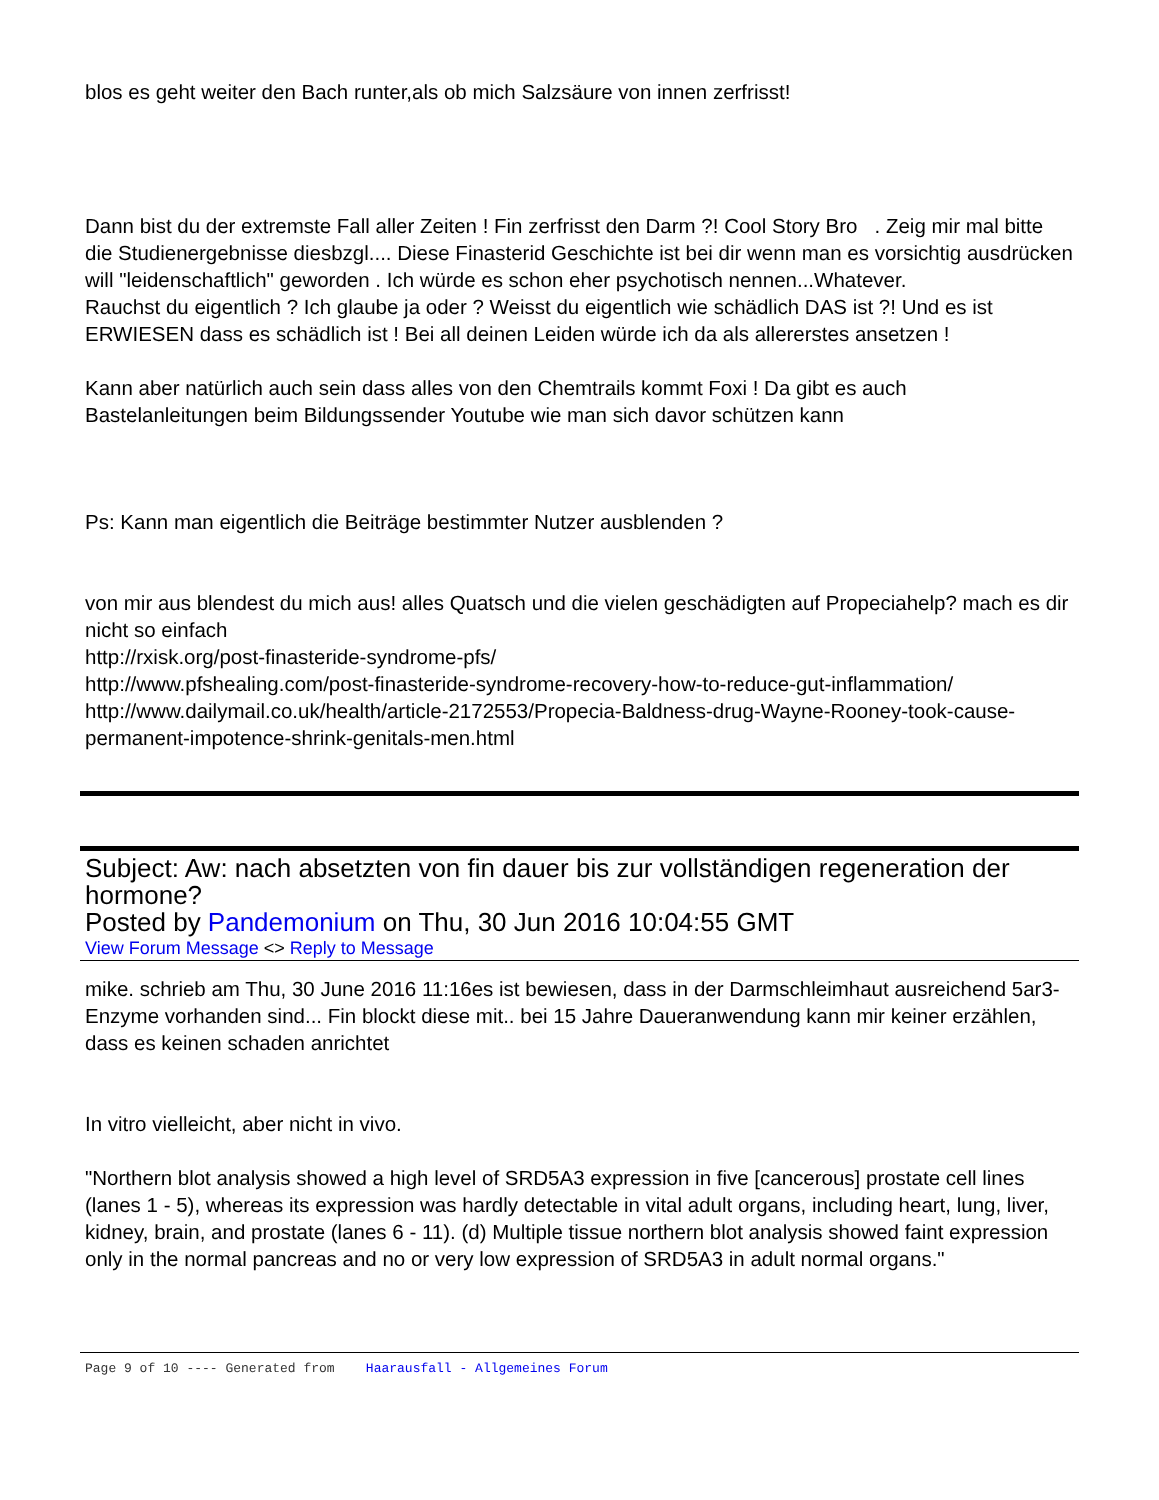blos es geht weiter den Bach runter,als ob mich Salzsäure von innen zerfrisst!
Dann bist du der extremste Fall aller Zeiten ! Fin zerfrisst den Darm ?! Cool Story Bro . Zeig mir mal bitte die Studienergebnisse diesbzgl.... Diese Finasterid Geschichte ist bei dir wenn man es vorsichtig ausdrücken will "leidenschaftlich" geworden . Ich würde es schon eher psychotisch nennen...Whatever.
Rauchst du eigentlich ? Ich glaube ja oder ? Weisst du eigentlich wie schädlich DAS ist ?! Und es ist ERWIESEN dass es schädlich ist ! Bei all deinen Leiden würde ich da als allererstes ansetzen !
Kann aber natürlich auch sein dass alles von den Chemtrails kommt Foxi ! Da gibt es auch Bastelanleitungen beim Bildungssender Youtube wie man sich davor schützen kann
Ps: Kann man eigentlich die Beiträge bestimmter Nutzer ausblenden ?
von mir aus blendest du mich aus! alles Quatsch und die vielen geschädigten auf Propeciahelp? mach es dir nicht so einfach
http://rxisk.org/post-finasteride-syndrome-pfs/
http://www.pfshealing.com/post-finasteride-syndrome-recovery-how-to-reduce-gut-inflammation/
http://www.dailymail.co.uk/health/article-2172553/Propecia-Baldness-drug-Wayne-Rooney-took-cause-permanent-impotence-shrink-genitals-men.html
Subject: Aw: nach absetzten von fin dauer bis zur vollständigen regeneration der hormone?
Posted by Pandemonium on Thu, 30 Jun 2016 10:04:55 GMT
View Forum Message <> Reply to Message
mike. schrieb am Thu, 30 June 2016 11:16es ist bewiesen, dass in der Darmschleimhaut ausreichend 5ar3-Enzyme vorhanden sind... Fin blockt diese mit.. bei 15 Jahre Daueranwendung kann mir keiner erzählen, dass es keinen schaden anrichtet
In vitro vielleicht, aber nicht in vivo.
"Northern blot analysis showed a high level of SRD5A3 expression in five [cancerous] prostate cell lines (lanes 1 - 5), whereas its expression was hardly detectable in vital adult organs, including heart, lung, liver, kidney, brain, and prostate (lanes 6 - 11). (d) Multiple tissue northern blot analysis showed faint expression only in the normal pancreas and no or very low expression of SRD5A3 in adult normal organs."
Page 9 of 10 ---- Generated from Haarausfall - Allgemeines Forum